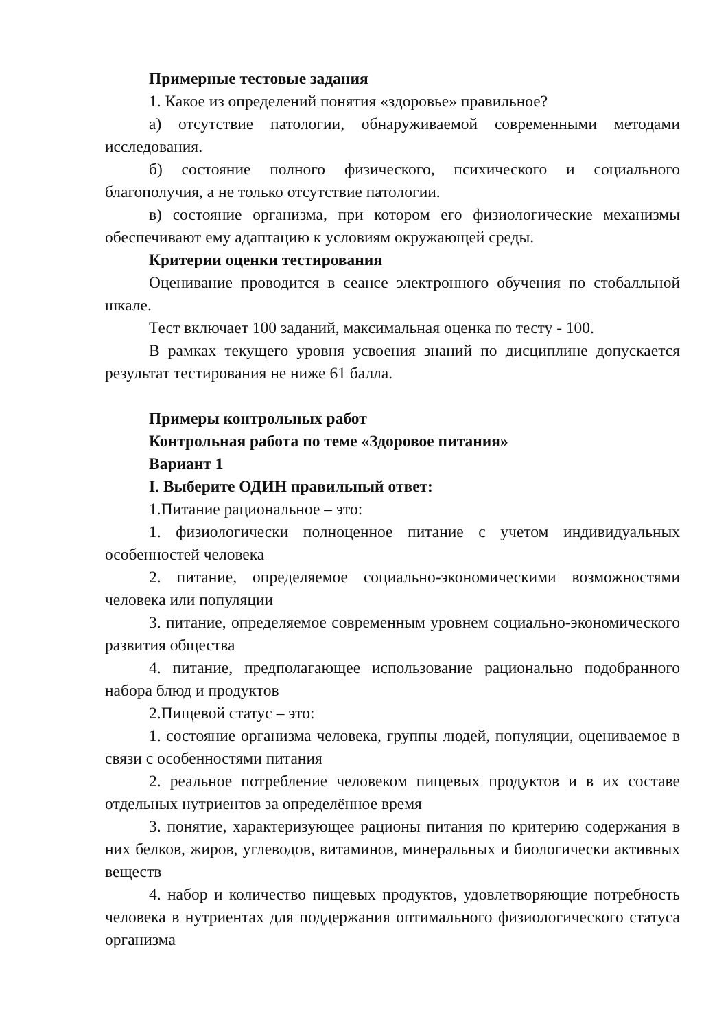Примерные тестовые задания
1. Какое из определений понятия «здоровье» правильное?
а) отсутствие патологии, обнаруживаемой современными методами исследования.
б) состояние полного физического, психического и социального благополучия, а не только отсутствие патологии.
в) состояние организма, при котором его физиологические механизмы обеспечивают ему адаптацию к условиям окружающей среды.
Критерии оценки тестирования
Оценивание проводится в сеансе электронного обучения по стобалльной шкале.
Тест включает 100 заданий, максимальная оценка по тесту - 100.
В рамках текущего уровня усвоения знаний по дисциплине допускается результат тестирования не ниже 61 балла.
Примеры контрольных работ
Контрольная работа по теме «Здоровое питания»
Вариант 1
I. Выберите ОДИН правильный ответ:
1.Питание рациональное – это:
1. физиологически полноценное питание с учетом индивидуальных особенностей человека
2. питание, определяемое социально-экономическими возможностями человека или популяции
3. питание, определяемое современным уровнем социально-экономического развития общества
4. питание, предполагающее использование рационально подобранного набора блюд и продуктов
2.Пищевой статус – это:
1. состояние организма человека, группы людей, популяции, оцениваемое в связи с особенностями питания
2. реальное потребление человеком пищевых продуктов и в их составе отдельных нутриентов за определённое время
3. понятие, характеризующее рационы питания по критерию содержания в них белков, жиров, углеводов, витаминов, минеральных и биологически активных веществ
4. набор и количество пищевых продуктов, удовлетворяющие потребность человека в нутриентах для поддержания оптимального физиологического статуса организма